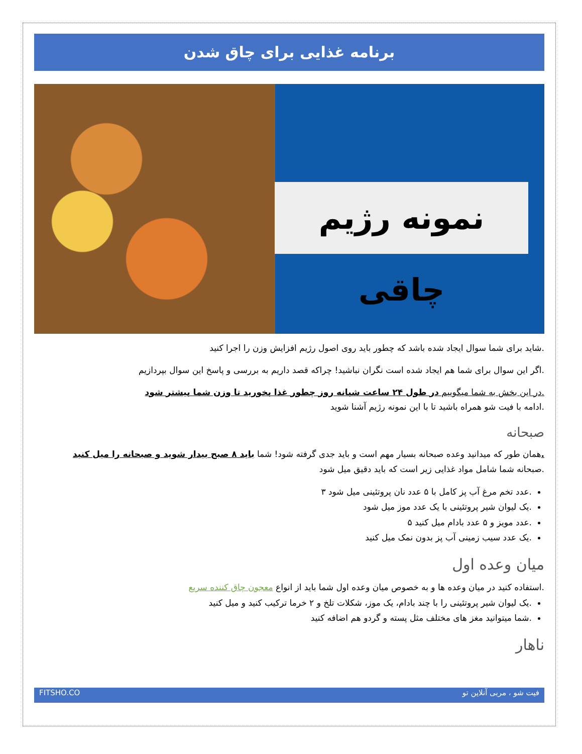برنامه غذایی برای چاق شدن
نمونه رژیم چاقی
.شاید برای شما سوال ایجاد شده باشد که چطور باید روی اصول رژیم افزایش وزن را اجرا کنید
.اگر این سوال برای شما هم ایجاد شده است نگران نباشید! چراکه قصد داریم به بررسی و پاسخ این سوال بپردازیم
.در این بخش به شما میگوییم در طول ۲۴ ساعت شبانه روز چطور غذا بخورید تا وزن شما بیشتر شود
.ادامه با فیت شو همراه باشید تا با این نمونه رژیم آشنا شوید
صبحانه
. همان طور که میدانید وعده صبحانه بسیار مهم است و باید جدی گرفته شود! شما باید ۸ صبح بیدار شوید و صبحانه را میل کنید
.صبحانه شما شامل مواد غذایی زیر است که باید دقیق میل شود
.عدد تخم مرغ آب پز کامل با ۵ عدد نان پروتئینی میل شود ۳
.یک لیوان شیر پروتئینی با یک عدد موز میل شود
.عدد مویز و ۵ عدد بادام میل کنید ۵
.یک عدد سیب زمینی آب پز بدون نمک میل کنید
میان وعده اول
.استفاده کنید در میان وعده ها و به خصوص میان وعده اول شما باید از انواع معجون چاق کننده سریع
.یک لیوان شیر پروتئینی را با چند بادام، یک موز، شکلات تلخ و ۲ خرما ترکیب کنید و میل کنید
.شما میتوانید مغز های مختلف مثل پسته و گردو هم اضافه کنید
ناهار
FITSHO.CO فیت شو ، مربی آنلاین تو